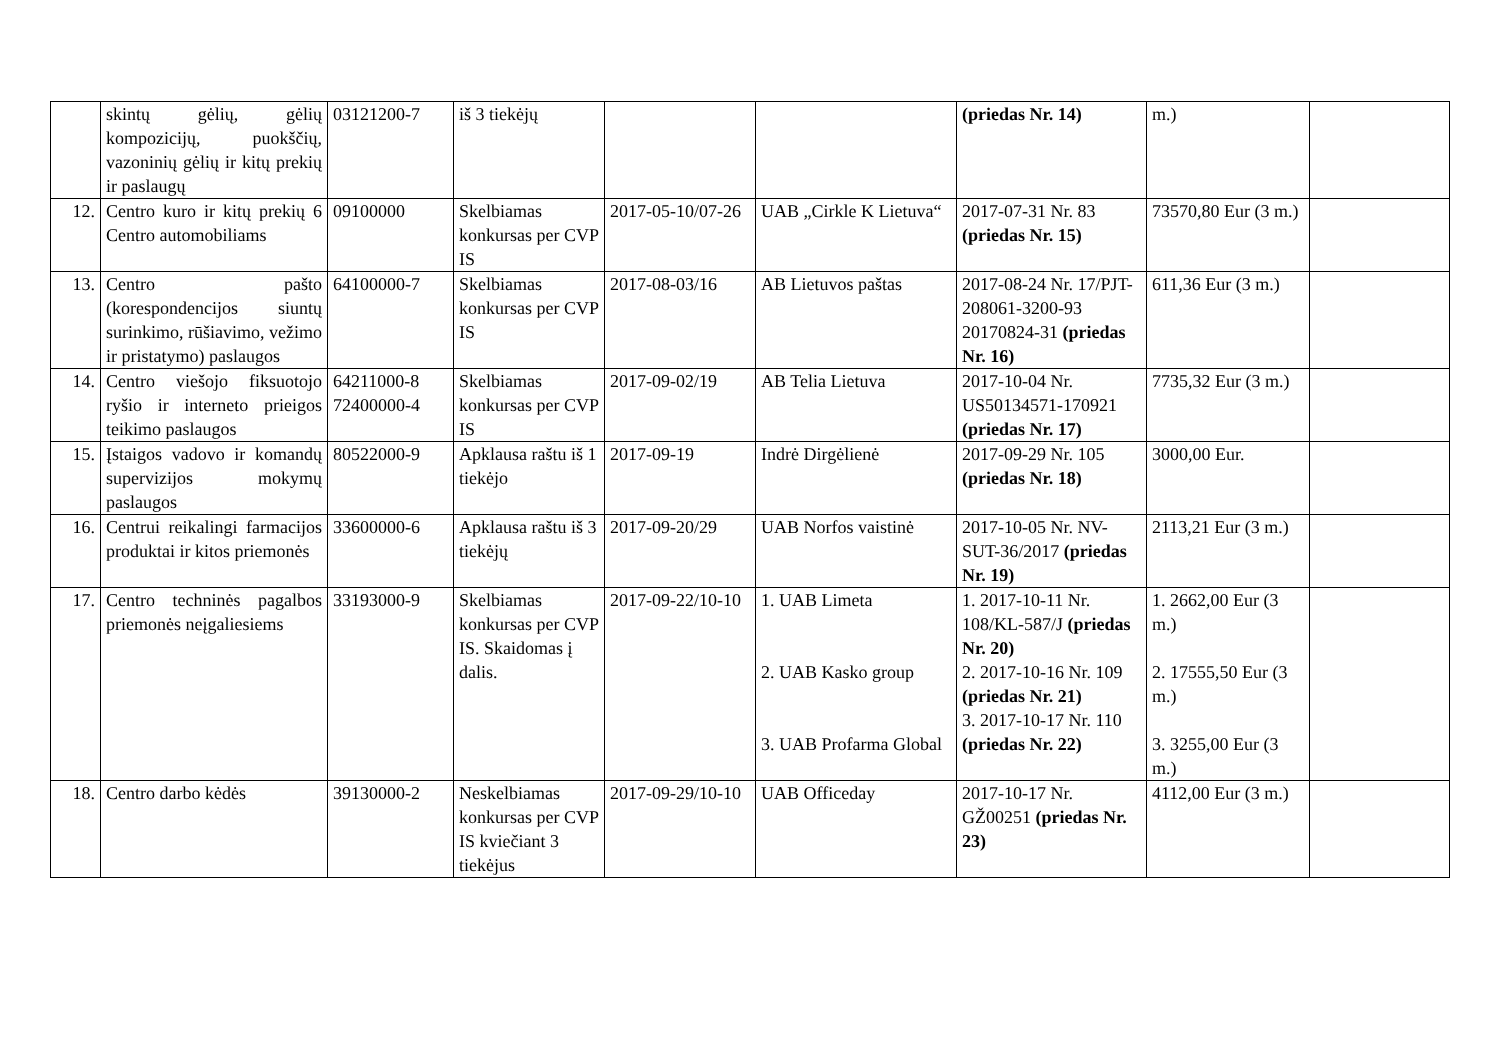| | skintų gėlių, gėlių kompozicijų, puokščių, vazoninių gėlių ir kitų prekių ir paslaugų | 03121200-7 | iš 3 tiekėjų | | | (priedas Nr. 14) | m.) | |
| 12. | Centro kuro ir kitų prekių 6 Centro automobiliams | 09100000 | Skelbiamas konkursas per CVP IS | 2017-05-10/07-26 | UAB „Cirkle K Lietuva“ | 2017-07-31 Nr. 83 (priedas Nr. 15) | 73570,80 Eur (3 m.) | |
| 13. | Centro pašto (korespondencijos siuntų surinkimo, rūšiavimo, vežimo ir pristatymo) paslaugos | 64100000-7 | Skelbiamas konkursas per CVP IS | 2017-08-03/16 | AB Lietuvos paštas | 2017-08-24 Nr. 17/PJT-208061-3200-93 20170824-31 (priedas Nr. 16) | 611,36 Eur (3 m.) | |
| 14. | Centro viešojo fiksuotojo ryšio ir interneto prieigos teikimo paslaugos | 64211000-8 72400000-4 | Skelbiamas konkursas per CVP IS | 2017-09-02/19 | AB Telia Lietuva | 2017-10-04 Nr. US50134571-170921 (priedas Nr. 17) | 7735,32 Eur (3 m.) | |
| 15. | Įstaigos vadovo ir komandų supervizijos mokymų paslaugos | 80522000-9 | Apklausa raštu iš 1 tiekėjo | 2017-09-19 | Indrė Dirgėlienė | 2017-09-29 Nr. 105 (priedas Nr. 18) | 3000,00 Eur. | |
| 16. | Centrui reikalingi farmacijos produktai ir kitos priemonės | 33600000-6 | Apklausa raštu iš 3 tiekėjų | 2017-09-20/29 | UAB Norfos vaistinė | 2017-10-05 Nr. NV-SUT-36/2017 (priedas Nr. 19) | 2113,21 Eur (3 m.) | |
| 17. | Centro techninės pagalbos priemonės neįgaliesiems | 33193000-9 | Skelbiamas konkursas per CVP IS. Skaidomas į dalis. | 2017-09-22/10-10 | 1. UAB Limeta 2. UAB Kasko group 3. UAB Profarma Global | 1. 2017-10-11 Nr. 108/KL-587/J (priedas Nr. 20) 2. 2017-10-16 Nr. 109 (priedas Nr. 21) 3. 2017-10-17 Nr. 110 (priedas Nr. 22) | 1. 2662,00 Eur (3 m.) 2. 17555,50 Eur (3 m.) 3. 3255,00 Eur (3 m.) | |
| 18. | Centro darbo kėdės | 39130000-2 | Neskelbiamas konkursas per CVP IS kviečiant 3 tiekėjus | 2017-09-29/10-10 | UAB Officeday | 2017-10-17 Nr. GŽ00251 (priedas Nr. 23) | 4112,00 Eur (3 m.) | |